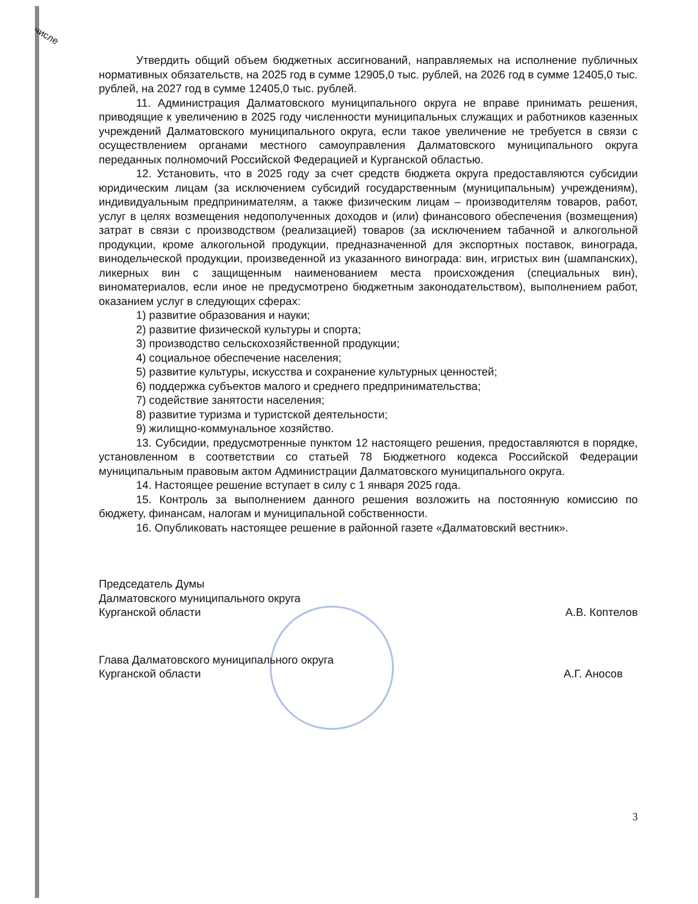числе
Утвердить общий объем бюджетных ассигнований, направляемых на исполнение публичных нормативных обязательств, на 2025 год в сумме 12905,0 тыс. рублей, на 2026 год в сумме 12405,0 тыс. рублей, на 2027 год в сумме 12405,0 тыс. рублей.
11. Администрация Далматовского муниципального округа не вправе принимать решения, приводящие к увеличению в 2025 году численности муниципальных служащих и работников казенных учреждений Далматовского муниципального округа, если такое увеличение не требуется в связи с осуществлением органами местного самоуправления Далматовского муниципального округа переданных полномочий Российской Федерацией и Курганской областью.
12. Установить, что в 2025 году за счет средств бюджета округа предоставляются субсидии юридическим лицам (за исключением субсидий государственным (муниципальным) учреждениям), индивидуальным предпринимателям, а также физическим лицам – производителям товаров, работ, услуг в целях возмещения недополученных доходов и (или) финансового обеспечения (возмещения) затрат в связи с производством (реализацией) товаров (за исключением табачной и алкогольной продукции, кроме алкогольной продукции, предназначенной для экспортных поставок, винограда, винодельческой продукции, произведенной из указанного винограда: вин, игристых вин (шампанских), ликерных вин с защищенным наименованием места происхождения (специальных вин), виноматериалов, если иное не предусмотрено бюджетным законодательством), выполнением работ, оказанием услуг в следующих сферах:
1) развитие образования и науки;
2) развитие физической культуры и спорта;
3) производство сельскохозяйственной продукции;
4) социальное обеспечение населения;
5) развитие культуры, искусства и сохранение культурных ценностей;
6) поддержка субъектов малого и среднего предпринимательства;
7) содействие занятости населения;
8) развитие туризма и туристской деятельности;
9) жилищно-коммунальное хозяйство.
13. Субсидии, предусмотренные пунктом 12 настоящего решения, предоставляются в порядке, установленном в соответствии со статьей 78 Бюджетного кодекса Российской Федерации муниципальным правовым актом Администрации Далматовского муниципального округа.
14. Настоящее решение вступает в силу с 1 января 2025 года.
15. Контроль за выполнением данного решения возложить на постоянную комиссию по бюджету, финансам, налогам и муниципальной собственности.
16. Опубликовать настоящее решение в районной газете «Далматовский вестник».
Председатель Думы
Далматовского муниципального округа
Курганской области
А.В. Коптелов
Глава Далматовского муниципального округа
Курганской области
А.Г. Аносов
3